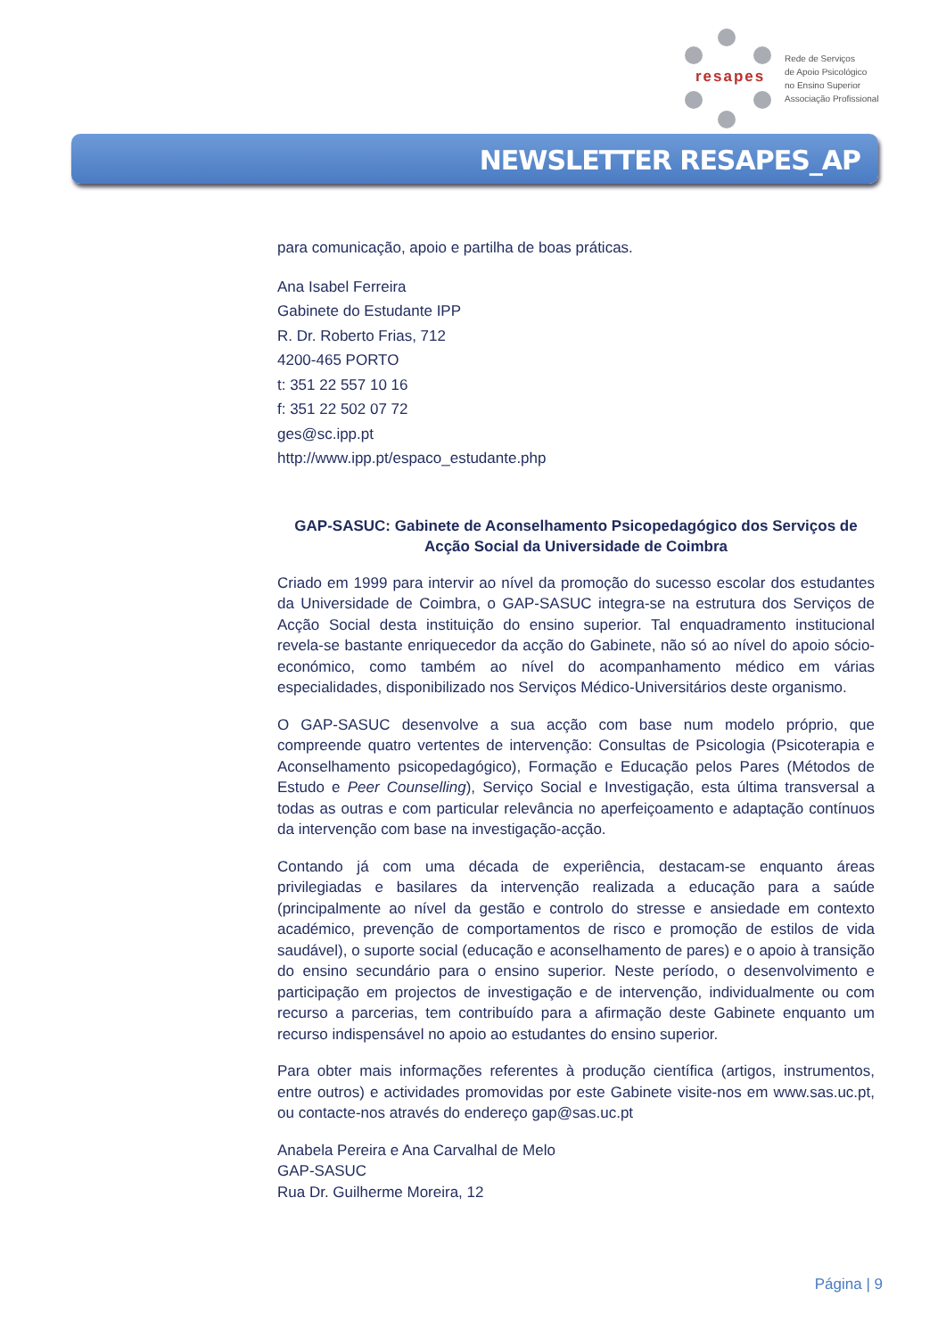resapes
Rede de Serviços
de Apoio Psicológico
no Ensino Superior
Associação Profissional
NEWSLETTER RESAPES_AP
para comunicação, apoio e partilha de boas práticas.
Ana Isabel Ferreira
Gabinete do Estudante IPP
R. Dr. Roberto Frias, 712
4200-465 PORTO
t: 351 22 557 10 16
f: 351 22 502 07 72
ges@sc.ipp.pt
http://www.ipp.pt/espaco_estudante.php
GAP-SASUC: Gabinete de Aconselhamento Psicopedagógico dos Serviços de Acção Social da Universidade de Coimbra
Criado em 1999 para intervir ao nível da promoção do sucesso escolar dos estudantes da Universidade de Coimbra, o GAP-SASUC integra-se na estrutura dos Serviços de Acção Social desta instituição do ensino superior. Tal enquadramento institucional revela-se bastante enriquecedor da acção do Gabinete, não só ao nível do apoio sócio-económico, como também ao nível do acompanhamento médico em várias especialidades, disponibilizado nos Serviços Médico-Universitários deste organismo.
O GAP-SASUC desenvolve a sua acção com base num modelo próprio, que compreende quatro vertentes de intervenção: Consultas de Psicologia (Psicoterapia e Aconselhamento psicopedagógico), Formação e Educação pelos Pares (Métodos de Estudo e Peer Counselling), Serviço Social e Investigação, esta última transversal a todas as outras e com particular relevância no aperfeiçoamento e adaptação contínuos da intervenção com base na investigação-acção.
Contando já com uma década de experiência, destacam-se enquanto áreas privilegiadas e basilares da intervenção realizada a educação para a saúde (principalmente ao nível da gestão e controlo do stresse e ansiedade em contexto académico, prevenção de comportamentos de risco e promoção de estilos de vida saudável), o suporte social (educação e aconselhamento de pares) e o apoio à transição do ensino secundário para o ensino superior. Neste período, o desenvolvimento e participação em projectos de investigação e de intervenção, individualmente ou com recurso a parcerias, tem contribuído para a afirmação deste Gabinete enquanto um recurso indispensável no apoio ao estudantes do ensino superior.
Para obter mais informações referentes à produção científica (artigos, instrumentos, entre outros) e actividades promovidas por este Gabinete visite-nos em www.sas.uc.pt, ou contacte-nos através do endereço gap@sas.uc.pt
Anabela Pereira e Ana Carvalhal de Melo
GAP-SASUC
Rua Dr. Guilherme Moreira, 12
Página | 9